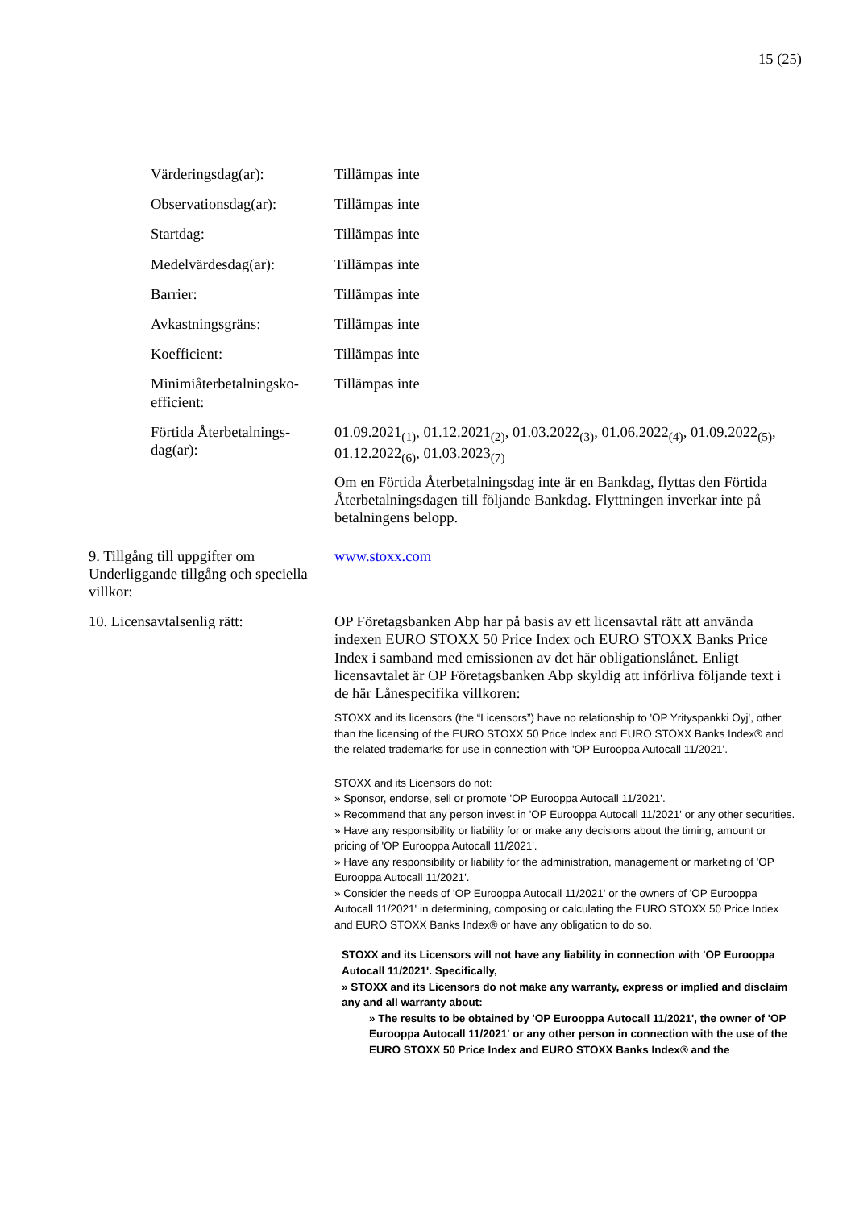15 (25)
Värderingsdag(ar): Tillämpas inte
Observationsdag(ar): Tillämpas inte
Startdag: Tillämpas inte
Medelvärdesdag(ar): Tillämpas inte
Barrier: Tillämpas inte
Avkastningsgräns: Tillämpas inte
Koefficient: Tillämpas inte
Minimiåterbetalningsko-efficient:
Tillämpas inte
Förtida Återbetalnings-dag(ar):
01.09.2021<sub>(1)</sub>, 01.12.2021<sub>(2)</sub>, 01.03.2022<sub>(3)</sub>, 01.06.2022<sub>(4)</sub>, 01.09.2022<sub>(5)</sub>, 01.12.2022<sub>(6)</sub>, 01.03.2023<sub>(7)</sub>
Om en Förtida Återbetalningsdag inte är en Bankdag, flyttas den Förtida Återbetalningsdagen till följande Bankdag. Flyttningen inverkar inte på betalningens belopp.
9. Tillgång till uppgifter om Underliggande tillgång och speciella villkor:
www.stoxx.com
10. Licensavtalsenlig rätt: OP Företagsbanken Abp har på basis av ett licensavtal rätt att använda indexen EURO STOXX 50 Price Index och EURO STOXX Banks Price Index i samband med emissionen av det här obligationslånet. Enligt licensavtalet är OP Företagsbanken Abp skyldig att införliva följande text i de här Lånespecifika villkoren:
STOXX and its licensors (the “Licensors”) have no relationship to 'OP Yrityspankki Oyj', other than the licensing of the EURO STOXX 50 Price Index and EURO STOXX Banks Index® and the related trademarks for use in connection with 'OP Eurooppa Autocall 11/2021'.
STOXX and its Licensors do not:
» Sponsor, endorse, sell or promote 'OP Eurooppa Autocall 11/2021'.
» Recommend that any person invest in 'OP Eurooppa Autocall 11/2021' or any other securities.
» Have any responsibility or liability for or make any decisions about the timing, amount or pricing of 'OP Eurooppa Autocall 11/2021'.
» Have any responsibility or liability for the administration, management or marketing of 'OP Eurooppa Autocall 11/2021'.
» Consider the needs of 'OP Eurooppa Autocall 11/2021' or the owners of 'OP Eurooppa Autocall 11/2021' in determining, composing or calculating the EURO STOXX 50 Price Index and EURO STOXX Banks Index® or have any obligation to do so.
STOXX and its Licensors will not have any liability in connection with 'OP Eurooppa Autocall 11/2021'. Specifically,
» STOXX and its Licensors do not make any warranty, express or implied and disclaim any and all warranty about:
» The results to be obtained by 'OP Eurooppa Autocall 11/2021', the owner of 'OP Eurooppa Autocall 11/2021' or any other person in connection with the use of the EURO STOXX 50 Price Index and EURO STOXX Banks Index® and the